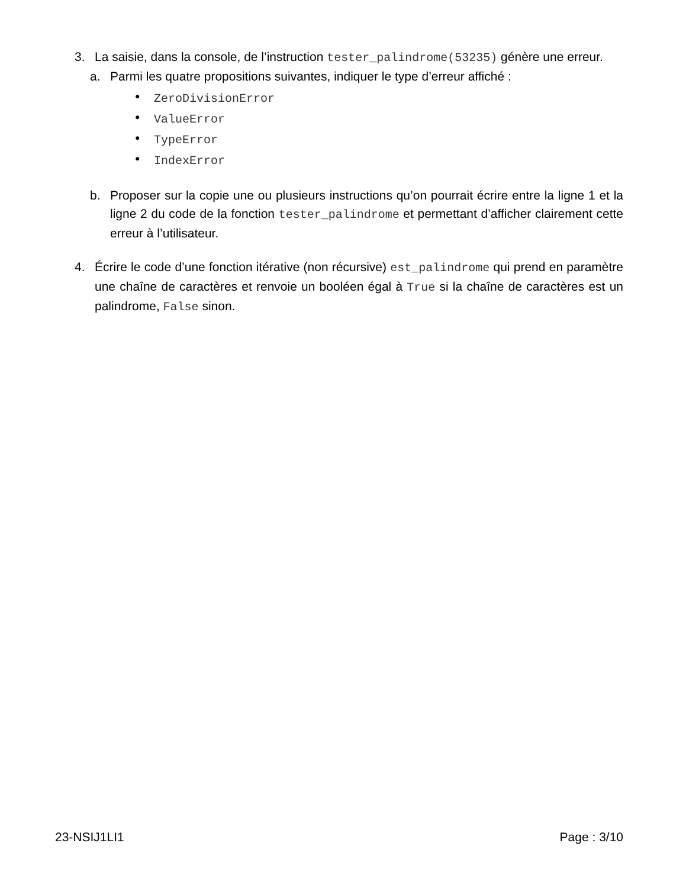3. La saisie, dans la console, de l’instruction tester_palindrome(53235) génère une erreur.
a. Parmi les quatre propositions suivantes, indiquer le type d’erreur affiché :
• ZeroDivisionError
• ValueError
• TypeError
• IndexError
b. Proposer sur la copie une ou plusieurs instructions qu’on pourrait écrire entre la ligne 1 et la ligne 2 du code de la fonction tester_palindrome et permettant d’afficher clairement cette erreur à l’utilisateur.
4. Écrire le code d’une fonction itérative (non récursive) est_palindrome qui prend en paramètre une chaîne de caractères et renvoie un booléen égal à True si la chaîne de caractères est un palindrome, False sinon.
23-NSIJ1LI1 Page : 3/10